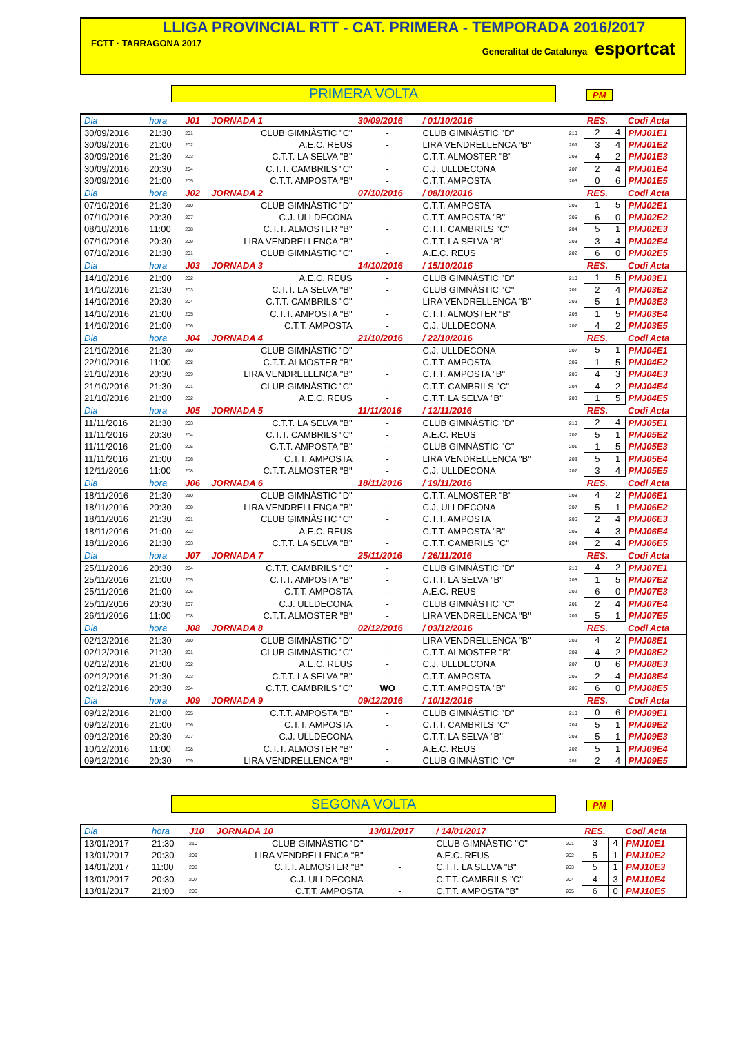LLIGA PROVINCIAL RTT - CAT. PRIMERA - TEMPORADA 2016/2017
FCTT · TARRAGONA 2017 Generalitat de Catalunya esportcat
PRIMERA VOLTA PM
| Dia | hora | J01 | JORNADA 1 | 30/09/2016 | / 01/10/2016 | | RES. | | Codi Acta |
| 30/09/2016 | 21:30 | 201 | CLUB GIMNÀSTIC "C" | - | CLUB GIMNÀSTIC "D" | 210 | 2 | 4 | PMJ01E1 |
| 30/09/2016 | 21:00 | 202 | A.E.C. REUS | - | LIRA VENDRELLENCA "B" | 209 | 3 | 4 | PMJ01E2 |
| 30/09/2016 | 21:30 | 203 | C.T.T. LA SELVA "B" | - | C.T.T. ALMOSTER "B" | 208 | 4 | 2 | PMJ01E3 |
| 30/09/2016 | 20:30 | 204 | C.T.T. CAMBRILS "C" | - | C.J. ULLDECONA | 207 | 2 | 4 | PMJ01E4 |
| 30/09/2016 | 21:00 | 205 | C.T.T. AMPOSTA "B" | - | C.T.T. AMPOSTA | 206 | 0 | 6 | PMJ01E5 |
| Dia | hora | J02 | JORNADA 2 | 07/10/2016 | / 08/10/2016 | | RES. | | Codi Acta |
| 07/10/2016 | 21:30 | 210 | CLUB GIMNÀSTIC "D" | - | C.T.T. AMPOSTA | 206 | 1 | 5 | PMJ02E1 |
| 07/10/2016 | 20:30 | 207 | C.J. ULLDECONA | - | C.T.T. AMPOSTA "B" | 205 | 6 | 0 | PMJ02E2 |
| 08/10/2016 | 11:00 | 208 | C.T.T. ALMOSTER "B" | - | C.T.T. CAMBRILS "C" | 204 | 5 | 1 | PMJ02E3 |
| 07/10/2016 | 20:30 | 209 | LIRA VENDRELLENCA "B" | - | C.T.T. LA SELVA "B" | 203 | 3 | 4 | PMJ02E4 |
| 07/10/2016 | 21:30 | 201 | CLUB GIMNÀSTIC "C" | - | A.E.C. REUS | 202 | 6 | 0 | PMJ02E5 |
| Dia | hora | J03 | JORNADA 3 | 14/10/2016 | / 15/10/2016 | | RES. | | Codi Acta |
| 14/10/2016 | 21:00 | 202 | A.E.C. REUS | - | CLUB GIMNÀSTIC "D" | 210 | 1 | 5 | PMJ03E1 |
| 14/10/2016 | 21:30 | 203 | C.T.T. LA SELVA "B" | - | CLUB GIMNÀSTIC "C" | 201 | 2 | 4 | PMJ03E2 |
| 14/10/2016 | 20:30 | 204 | C.T.T. CAMBRILS "C" | - | LIRA VENDRELLENCA "B" | 209 | 5 | 1 | PMJ03E3 |
| 14/10/2016 | 21:00 | 205 | C.T.T. AMPOSTA "B" | - | C.T.T. ALMOSTER "B" | 208 | 1 | 5 | PMJ03E4 |
| 14/10/2016 | 21:00 | 206 | C.T.T. AMPOSTA | - | C.J. ULLDECONA | 207 | 4 | 2 | PMJ03E5 |
| Dia | hora | J04 | JORNADA 4 | 21/10/2016 | / 22/10/2016 | | RES. | | Codi Acta |
| 21/10/2016 | 21:30 | 210 | CLUB GIMNÀSTIC "D" | - | C.J. ULLDECONA | 207 | 5 | 1 | PMJ04E1 |
| 22/10/2016 | 11:00 | 208 | C.T.T. ALMOSTER "B" | - | C.T.T. AMPOSTA | 206 | 1 | 5 | PMJ04E2 |
| 21/10/2016 | 20:30 | 209 | LIRA VENDRELLENCA "B" | - | C.T.T. AMPOSTA "B" | 205 | 4 | 3 | PMJ04E3 |
| 21/10/2016 | 21:30 | 201 | CLUB GIMNÀSTIC "C" | - | C.T.T. CAMBRILS "C" | 204 | 4 | 2 | PMJ04E4 |
| 21/10/2016 | 21:00 | 202 | A.E.C. REUS | - | C.T.T. LA SELVA "B" | 203 | 1 | 5 | PMJ04E5 |
| Dia | hora | J05 | JORNADA 5 | 11/11/2016 | / 12/11/2016 | | RES. | | Codi Acta |
| 11/11/2016 | 21:30 | 203 | C.T.T. LA SELVA "B" | - | CLUB GIMNÀSTIC "D" | 210 | 2 | 4 | PMJ05E1 |
| 11/11/2016 | 20:30 | 204 | C.T.T. CAMBRILS "C" | - | A.E.C. REUS | 202 | 5 | 1 | PMJ05E2 |
| 11/11/2016 | 21:00 | 205 | C.T.T. AMPOSTA "B" | - | CLUB GIMNÀSTIC "C" | 201 | 1 | 5 | PMJ05E3 |
| 11/11/2016 | 21:00 | 206 | C.T.T. AMPOSTA | - | LIRA VENDRELLENCA "B" | 209 | 5 | 1 | PMJ05E4 |
| 12/11/2016 | 11:00 | 208 | C.T.T. ALMOSTER "B" | - | C.J. ULLDECONA | 207 | 3 | 4 | PMJ05E5 |
| Dia | hora | J06 | JORNADA 6 | 18/11/2016 | / 19/11/2016 | | RES. | | Codi Acta |
| 18/11/2016 | 21:30 | 210 | CLUB GIMNÀSTIC "D" | - | C.T.T. ALMOSTER "B" | 208 | 4 | 2 | PMJ06E1 |
| 18/11/2016 | 20:30 | 209 | LIRA VENDRELLENCA "B" | - | C.J. ULLDECONA | 207 | 5 | 1 | PMJ06E2 |
| 18/11/2016 | 21:30 | 201 | CLUB GIMNÀSTIC "C" | - | C.T.T. AMPOSTA | 206 | 2 | 4 | PMJ06E3 |
| 18/11/2016 | 21:00 | 202 | A.E.C. REUS | - | C.T.T. AMPOSTA "B" | 205 | 4 | 3 | PMJ06E4 |
| 18/11/2016 | 21:30 | 203 | C.T.T. LA SELVA "B" | - | C.T.T. CAMBRILS "C" | 204 | 2 | 4 | PMJ06E5 |
| Dia | hora | J07 | JORNADA 7 | 25/11/2016 | / 26/11/2016 | | RES. | | Codi Acta |
| 25/11/2016 | 20:30 | 204 | C.T.T. CAMBRILS "C" | - | CLUB GIMNÀSTIC "D" | 210 | 4 | 2 | PMJ07E1 |
| 25/11/2016 | 21:00 | 205 | C.T.T. AMPOSTA "B" | - | C.T.T. LA SELVA "B" | 203 | 1 | 5 | PMJ07E2 |
| 25/11/2016 | 21:00 | 206 | C.T.T. AMPOSTA | - | A.E.C. REUS | 202 | 6 | 0 | PMJ07E3 |
| 25/11/2016 | 20:30 | 207 | C.J. ULLDECONA | - | CLUB GIMNÀSTIC "C" | 201 | 2 | 4 | PMJ07E4 |
| 26/11/2016 | 11:00 | 208 | C.T.T. ALMOSTER "B" | - | LIRA VENDRELLENCA "B" | 209 | 5 | 1 | PMJ07E5 |
| Dia | hora | J08 | JORNADA 8 | 02/12/2016 | / 03/12/2016 | | RES. | | Codi Acta |
| 02/12/2016 | 21:30 | 210 | CLUB GIMNÀSTIC "D" | - | LIRA VENDRELLENCA "B" | 209 | 4 | 2 | PMJ08E1 |
| 02/12/2016 | 21:30 | 201 | CLUB GIMNÀSTIC "C" | - | C.T.T. ALMOSTER "B" | 208 | 4 | 2 | PMJ08E2 |
| 02/12/2016 | 21:00 | 202 | A.E.C. REUS | - | C.J. ULLDECONA | 207 | 0 | 6 | PMJ08E3 |
| 02/12/2016 | 21:30 | 203 | C.T.T. LA SELVA "B" | - | C.T.T. AMPOSTA | 206 | 2 | 4 | PMJ08E4 |
| 02/12/2016 | 20:30 | 204 | C.T.T. CAMBRILS "C" | WO | C.T.T. AMPOSTA "B" | 205 | 6 | 0 | PMJ08E5 |
| Dia | hora | J09 | JORNADA 9 | 09/12/2016 | / 10/12/2016 | | RES. | | Codi Acta |
| 09/12/2016 | 21:00 | 205 | C.T.T. AMPOSTA "B" | - | CLUB GIMNÀSTIC "D" | 210 | 0 | 6 | PMJ09E1 |
| 09/12/2016 | 21:00 | 206 | C.T.T. AMPOSTA | - | C.T.T. CAMBRILS "C" | 204 | 5 | 1 | PMJ09E2 |
| 09/12/2016 | 20:30 | 207 | C.J. ULLDECONA | - | C.T.T. LA SELVA "B" | 203 | 5 | 1 | PMJ09E3 |
| 10/12/2016 | 11:00 | 208 | C.T.T. ALMOSTER "B" | - | A.E.C. REUS | 202 | 5 | 1 | PMJ09E4 |
| 09/12/2016 | 20:30 | 209 | LIRA VENDRELLENCA "B" | - | CLUB GIMNÀSTIC "C" | 201 | 2 | 4 | PMJ09E5 |
SEGONA VOLTA PM
| Dia | hora | J10 | JORNADA 10 | 13/01/2017 | / 14/01/2017 | | RES. | | Codi Acta |
| 13/01/2017 | 21:30 | 210 | CLUB GIMNÀSTIC "D" | - | CLUB GIMNÀSTIC "C" | 201 | 3 | 4 | PMJ10E1 |
| 13/01/2017 | 20:30 | 209 | LIRA VENDRELLENCA "B" | - | A.E.C. REUS | 202 | 5 | 1 | PMJ10E2 |
| 14/01/2017 | 11:00 | 208 | C.T.T. ALMOSTER "B" | - | C.T.T. LA SELVA "B" | 203 | 5 | 1 | PMJ10E3 |
| 13/01/2017 | 20:30 | 207 | C.J. ULLDECONA | - | C.T.T. CAMBRILS "C" | 204 | 4 | 3 | PMJ10E4 |
| 13/01/2017 | 21:00 | 206 | C.T.T. AMPOSTA | - | C.T.T. AMPOSTA "B" | 205 | 6 | 0 | PMJ10E5 |